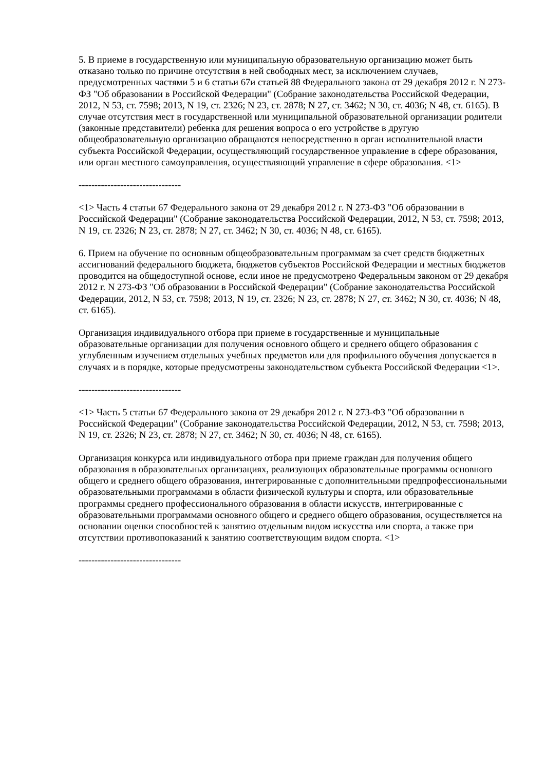5. В приеме в государственную или муниципальную образовательную организацию может быть отказано только по причине отсутствия в ней свободных мест, за исключением случаев, предусмотренных частями 5 и 6 статьи 67и статьей 88 Федерального закона от 29 декабря 2012 г. N 273-ФЗ "Об образовании в Российской Федерации" (Собрание законодательства Российской Федерации, 2012, N 53, ст. 7598; 2013, N 19, ст. 2326; N 23, ст. 2878; N 27, ст. 3462; N 30, ст. 4036; N 48, ст. 6165). В случае отсутствия мест в государственной или муниципальной образовательной организации родители (законные представители) ребенка для решения вопроса о его устройстве в другую общеобразовательную организацию обращаются непосредственно в орган исполнительной власти субъекта Российской Федерации, осуществляющий государственное управление в сфере образования, или орган местного самоуправления, осуществляющий управление в сфере образования. <1>
--------------------------------
<1> Часть 4 статьи 67 Федерального закона от 29 декабря 2012 г. N 273-ФЗ "Об образовании в Российской Федерации" (Собрание законодательства Российской Федерации, 2012, N 53, ст. 7598; 2013, N 19, ст. 2326; N 23, ст. 2878; N 27, ст. 3462; N 30, ст. 4036; N 48, ст. 6165).
6. Прием на обучение по основным общеобразовательным программам за счет средств бюджетных ассигнований федерального бюджета, бюджетов субъектов Российской Федерации и местных бюджетов проводится на общедоступной основе, если иное не предусмотрено Федеральным законом от 29 декабря 2012 г. N 273-ФЗ "Об образовании в Российской Федерации" (Собрание законодательства Российской Федерации, 2012, N 53, ст. 7598; 2013, N 19, ст. 2326; N 23, ст. 2878; N 27, ст. 3462; N 30, ст. 4036; N 48, ст. 6165).
Организация индивидуального отбора при приеме в государственные и муниципальные образовательные организации для получения основного общего и среднего общего образования с углубленным изучением отдельных учебных предметов или для профильного обучения допускается в случаях и в порядке, которые предусмотрены законодательством субъекта Российской Федерации <1>.
--------------------------------
<1> Часть 5 статьи 67 Федерального закона от 29 декабря 2012 г. N 273-ФЗ "Об образовании в Российской Федерации" (Собрание законодательства Российской Федерации, 2012, N 53, ст. 7598; 2013, N 19, ст. 2326; N 23, ст. 2878; N 27, ст. 3462; N 30, ст. 4036; N 48, ст. 6165).
Организация конкурса или индивидуального отбора при приеме граждан для получения общего образования в образовательных организациях, реализующих образовательные программы основного общего и среднего общего образования, интегрированные с дополнительными предпрофессиональными образовательными программами в области физической культуры и спорта, или образовательные программы среднего профессионального образования в области искусств, интегрированные с образовательными программами основного общего и среднего общего образования, осуществляется на основании оценки способностей к занятию отдельным видом искусства или спорта, а также при отсутствии противопоказаний к занятию соответствующим видом спорта. <1>
--------------------------------